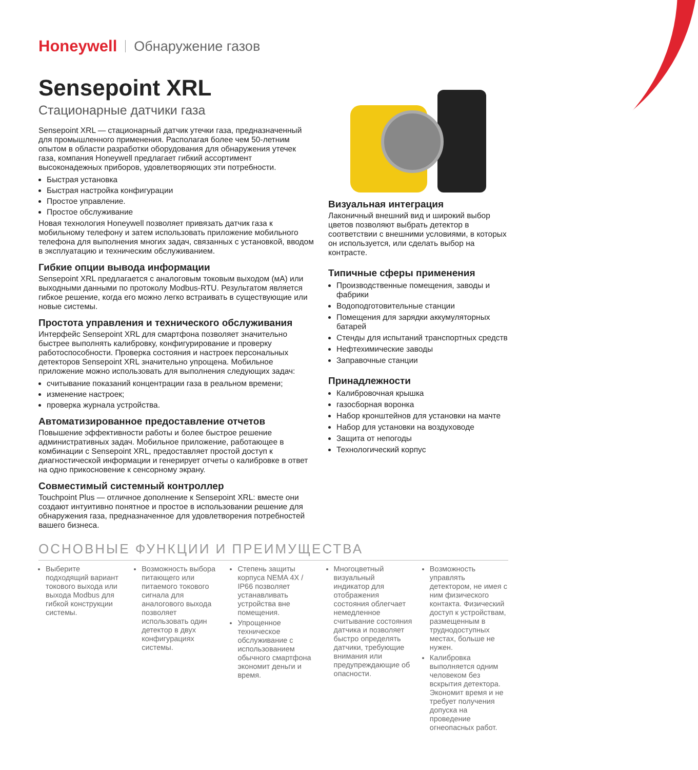Honeywell Обнаружение газов
Sensepoint XRL
Стационарные датчики газа
Sensepoint XRL — стационарный датчик утечки газа, предназначенный для промышленного применения. Располагая более чем 50-летним опытом в области разработки оборудования для обнаружения утечек газа, компания Honeywell предлагает гибкий ассортимент высоконадежных приборов, удовлетворяющих эти потребности.
Быстрая установка
Быстрая настройка конфигурации
Простое управление.
Простое обслуживание
Новая технология Honeywell позволяет привязать датчик газа к мобильному телефону и затем использовать приложение мобильного телефона для выполнения многих задач, связанных с установкой, вводом в эксплуатацию и техническим обслуживанием.
Гибкие опции вывода информации
Sensepoint XRL предлагается с аналоговым токовым выходом (мА) или выходными данными по протоколу Modbus-RTU. Результатом является гибкое решение, когда его можно легко встраивать в существующие или новые системы.
Простота управления и технического обслуживания
Интерфейс Sensepoint XRL для смартфона позволяет значительно быстрее выполнять калибровку, конфигурирование и проверку работоспособности. Проверка состояния и настроек персональных детекторов Sensepoint XRL значительно упрощена. Мобильное приложение можно использовать для выполнения следующих задач:
считывание показаний концентрации газа в реальном времени;
изменение настроек;
проверка журнала устройства.
Автоматизированное предоставление отчетов
Повышение эффективности работы и более быстрое решение административных задач. Мобильное приложение, работающее в комбинации с Sensepoint XRL, предоставляет простой доступ к диагностической информации и генерирует отчеты о калибровке в ответ на одно прикосновение к сенсорному экрану.
Совместимый системный контроллер
Touchpoint Plus — отличное дополнение к Sensepoint XRL: вместе они создают интуитивно понятное и простое в использовании решение для обнаружения газа, предназначенное для удовлетворения потребностей вашего бизнеса.
Визуальная интеграция
Лаконичный внешний вид и широкий выбор цветов позволяют выбрать детектор в соответствии с внешними условиями, в которых он используется, или сделать выбор на контрасте.
Типичные сферы применения
Производственные помещения, заводы и фабрики
Водоподготовительные станции
Помещения для зарядки аккумуляторных батарей
Стенды для испытаний транспортных средств
Нефтехимические заводы
Заправочные станции
Принадлежности
Калибровочная крышка
газосборная воронка
Набор кронштейнов для установки на мачте
Набор для установки на воздуховоде
Защита от непогоды
Технологический корпус
ОСНОВНЫЕ ФУНКЦИИ И ПРЕИМУЩЕСТВА
Выберите подходящий вариант токового выхода или выхода Modbus для гибкой конструкции системы.
Возможность выбора питающего или питаемого токового сигнала для аналогового выхода позволяет использовать один детектор в двух конфигурациях системы.
Степень защиты корпуса NEMA 4X / IP66 позволяет устанавливать устройства вне помещения.
Упрощенное техническое обслуживание с использованием обычного смартфона экономит деньги и время.
Многоцветный визуальный индикатор для отображения состояния облегчает немедленное считывание состояния датчика и позволяет быстро определять датчики, требующие внимания или предупреждающие об опасности.
Возможность управлять детектором, не имея с ним физического контакта. Физический доступ к устройствам, размещенным в труднодоступных местах, больше не нужен.
Калибровка выполняется одним человеком без вскрытия детектора. Экономит время и не требует получения допуска на проведение огнеопасных работ.